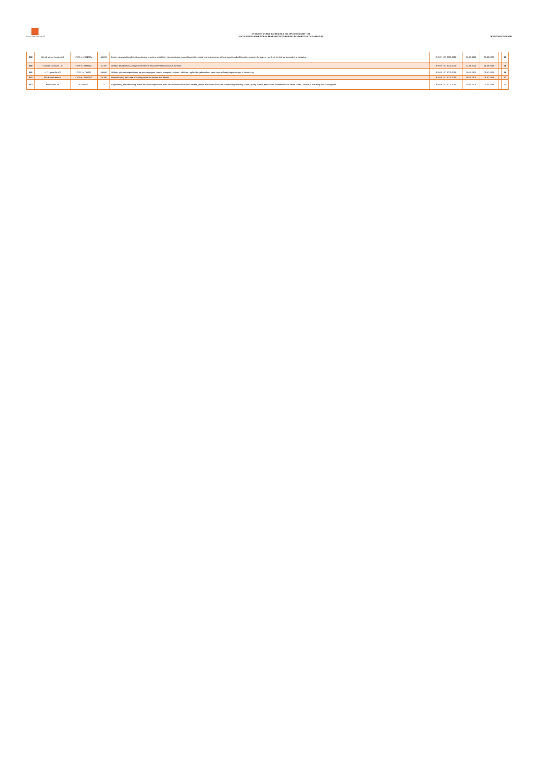Dovre Sertifisering AS
OVERSIKT OVER FIRMAER MED MILJØSTYRINGSSYSTEM
SERTIFISERT UNDER NORSK AKKREDITERT ORDNING AV DOVRE SERTIFISERING AS
OPPDATERT 23.10.2020
| 539 | Dansk Varme Service AS | CVR-nr: 29849994 | 43.220 | Expert company for sales, dimensioning, erection, installation commissioning, annual inspection, repair and maintenance of heat pumps and refrigeration systems for system type X, A, carried out according to executive | NS-EN ISO 9001:2015 | 01.09.2020 | 01.09.2022 | | 28 |
| 540 | Icons Of Denmark Ltd | CVR-nr: 39999927 | 47.59 | Design, development, and procurement of environmentally conscious furniture | NS-EN ISO 9001:2008 | 11.09.2020 | 11.09.2023 | | 29 |
| 541 | H.T. Hydraulik A/S | CVR: 14735933 | 46.690 | Udfører hydraulik reparationer og serviceopgaver overfor transport-, industri-, offshore- og landbrugsbranchen, samt laver spåntagningsløsninger til industri- og | NS-EN ISO 9001:2015 | 09.10.2020 | 09.10.2023 | | 29 |
| 542 | RØ-KA Industri AS | CVR-nr: 31155711 | 25.290 | Manufacturing and sales of cooling tanks for farmers and dairies. | NS-EN ISO 9001:2015 | 09.10.2020 | 09.10.2023 | | 17 |
| 543 | Flux Group AS | 923958770 | 0 | Engineering, manufacturing, sales and rental of products, modules and services for fluid transfer, power and control solutions to the energy industry. Sales, quality control, service and maintenance of valves. Sales, Service, Consulting and Training withi | NS-EN ISO 9001:2015 | 02.03.2018 | 01.05.2023 | | 0 |